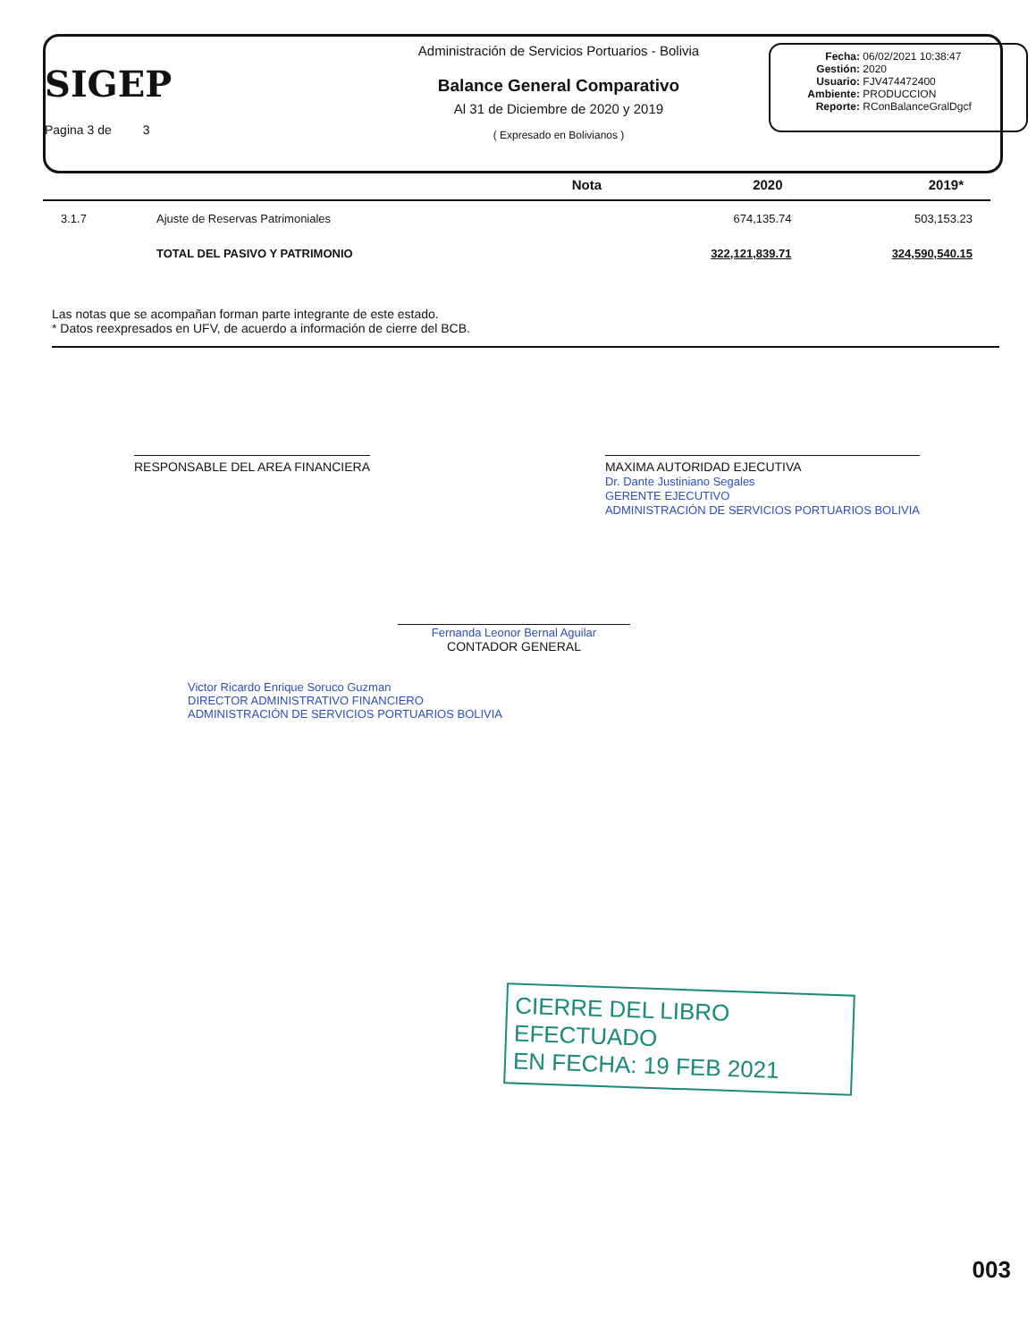SIGEP
Pagina 3 de 3
Administración de Servicios Portuarios - Bolivia
Balance General Comparativo
Al 31 de Diciembre de 2020 y 2019
( Expresado en Bolivianos )
Fecha: 06/02/2021 10:38:47
Gestión: 2020
Usuario: FJV474472400
Ambiente: PRODUCCION
Reporte: RConBalanceGralDgcf
| | | Nota | 2020 | 2019* |
| --- | --- | --- | --- | --- |
| 3.1.7 | Ajuste de Reservas Patrimoniales | | 674,135.74 | 503,153.23 |
| | TOTAL DEL PASIVO Y PATRIMONIO | | 322,121,839.71 | 324,590,540.15 |
Las notas que se acompañan forman parte integrante de este estado.
* Datos reexpresados en UFV, de acuerdo a información de cierre del BCB.
RESPONSABLE DEL AREA FINANCIERA
MAXIMA AUTORIDAD EJECUTIVA
Dr. Dante Justiniano Segales
GERENTE EJECUTIVO
ADMINISTRACIÓN DE SERVICIOS PORTUARIOS BOLIVIA
Fernanda Leonor Bernal Aguilar
CONTADOR GENERAL
Victor Ricardo Enrique Soruco Guzman
DIRECTOR ADMINISTRATIVO FINANCIERO
ADMINISTRACIÓN DE SERVICIOS PORTUARIOS BOLIVIA
CIERRE DEL LIBRO EFECTUADO
EN FECHA: 19 FEB 2021
003